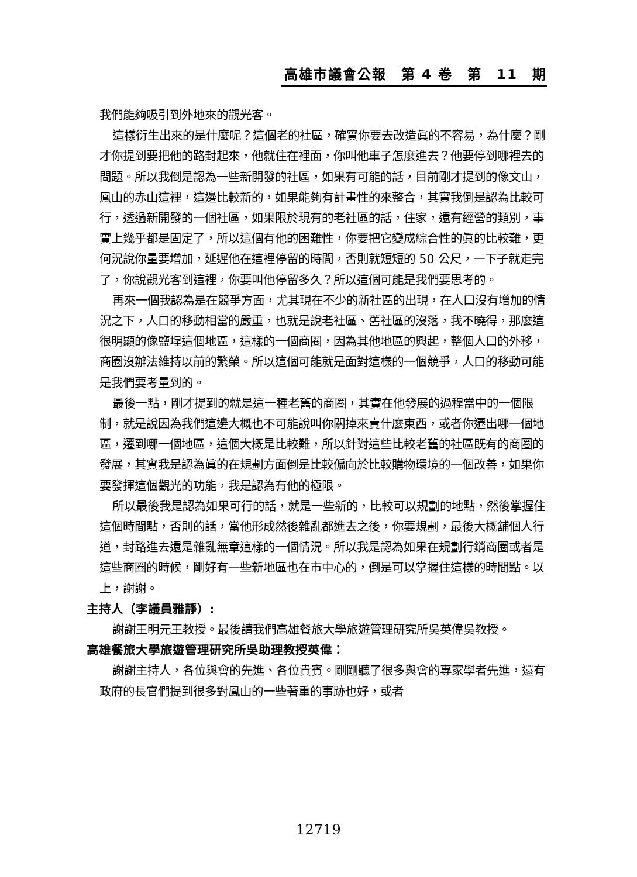高雄市議會公報　第 4 卷　第　11　期
我們能夠吸引到外地來的觀光客。
這樣衍生出來的是什麼呢？這個老的社區，確實你要去改造眞的不容易，為什麼？剛才你提到要把他的路封起來，他就住在裡面，你叫他車子怎麼進去？他要停到哪裡去的問題。所以我倒是認為一些新開發的社區，如果有可能的話，目前剛才提到的像文山，鳳山的赤山這裡，這邊比較新的，如果能夠有計畫性的來整合，其實我倒是認為比較可行，透過新開發的一個社區，如果限於現有的老社區的話，住家，還有經營的類別，事實上幾乎都是固定了，所以這個有他的困難性，你要把它變成綜合性的眞的比較難，更何況說你量要增加，延遲他在這裡停留的時間，否則就短短的 50 公尺，一下子就走完了，你說觀光客到這裡，你要叫他停留多久？所以這個可能是我們要思考的。
再來一個我認為是在競爭方面，尤其現在不少的新社區的出現，在人口沒有增加的情況之下，人口的移動相當的嚴重，也就是說老社區、舊社區的沒落，我不曉得，那麼這很明顯的像鹽埕這個地區，這樣的一個商圈，因為其他地區的興起，整個人口的外移，商圈沒辦法維持以前的繁榮。所以這個可能就是面對這樣的一個競爭，人口的移動可能是我們要考量到的。
最後一點，剛才提到的就是這一種老舊的商圈，其實在他發展的過程當中的一個限制，就是說因為我們這邊大概也不可能說叫你關掉來賣什麼東西，或者你遷出哪一個地區，遷到哪一個地區，這個大概是比較難，所以針對這些比較老舊的社區既有的商圈的發展，其實我是認為眞的在規劃方面倒是比較偏向於比較購物環境的一個改善，如果你要發揮這個觀光的功能，我是認為有他的極限。
所以最後我是認為如果可行的話，就是一些新的，比較可以規劃的地點，然後掌握住這個時間點，否則的話，當他形成然後雜亂都進去之後，你要規劃，最後大概舖個人行道，封路進去還是雜亂無章這樣的一個情況。所以我是認為如果在規劃行銷商圈或者是這些商圈的時候，剛好有一些新地區也在市中心的，倒是可以掌握住這樣的時間點。以上，謝謝。
主持人（李議員雅靜）:
謝謝王明元王教授。最後請我們高雄餐旅大學旅遊管理研究所吳英偉吳教授。
高雄餐旅大學旅遊管理研究所吳助理教授英偉：
謝謝主持人，各位與會的先進、各位貴賓。剛剛聽了很多與會的專家學者先進，還有政府的長官們提到很多對鳳山的一些著重的事跡也好，或者
12719